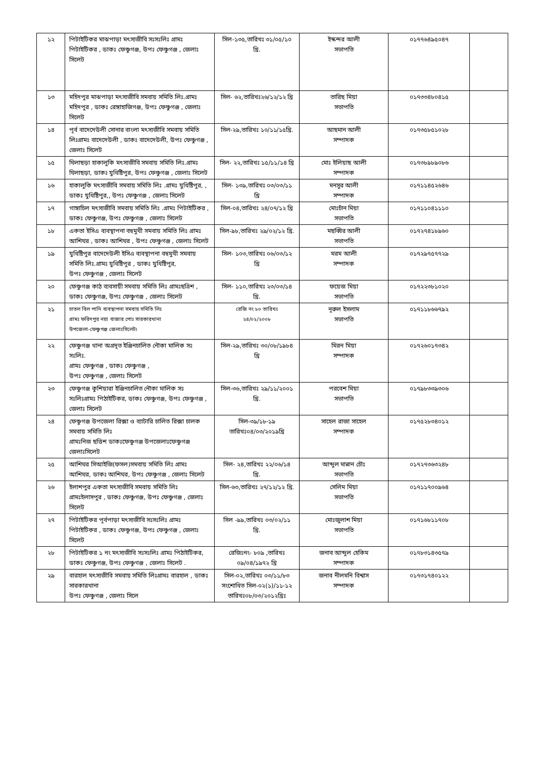| ১২ | পিটাইটিকর মাঝপাড়া মৎস্যজীবি সঃসঃলিঃ গ্রামঃ পিটাইটিকর , ডাকঃ ফেঞ্চুগঞ্জ, উপঃ ফেঞ্চুগঞ্জ , জেলাঃ সিলেট | সিল-১৩৫,তারিখঃ ৩১/০৫/১০ খ্রি. | ইস্কন্দর আলী সভাপতি | ০১৭৭৬৪৯৫০৪৭ | |
| ১৩ | মহিদপুর মাঝপাড়া মৎস্যজীবি সমবায় সমিতি লিঃ.গ্রামঃ মহিদপুর , ডাকঃ রেঙ্গাহাজিগঞ্জ, উপঃ ফেঞ্চুগঞ্জ , জেলাঃ সিলেট | সিল- ৬২,তারিখঃ২৬/১২/১২ খ্রি | তারিছ মিয়া সভাপতি | ০১৭৩৩৪৮০৪১৫ | |
| ১৪ | পূর্ব বাদেদেউলী সোনার বাংলা মৎস্যজীবি সমবায় সমিতি লিঃগ্রামঃ বাদেদেউলী , ডাকঃ বাদেদেউলী, উপঃ ফেঞ্চুগঞ্জ , জেলাঃ সিলেট | সিল-২৯,তারিখঃ ১০/১১/১৫খ্রি. | আছমান আলী সম্পাদক | ০১৭৩৫৮৫১০২৮ | |
| ১৫ | ঘিলাছড়া হাকালুকি মৎস্যজীবি সমবায় সমিতি লিঃ.গ্রামঃ ঘিলাছড়া, ডাকঃ যুধিষ্টিপুর, উপঃ ফেঞ্চুগঞ্জ , জেলাঃ সিলেট | সিল- ২২,তারিখঃ ১৫/১১/১৪ খ্রি | মোঃ ইলিয়াছ আলী সম্পাদক | ০১৭৩৮৯৮৯০৮৬ | |
| ১৬ | হাকালুকি মৎস্যজীবি সমবায় সমিতি লিঃ .গ্রামঃ যুধিষ্টিপুর, , ডাকঃ যুধিষ্টিপুর,, উপঃ ফেঞ্চুগঞ্জ , জেলাঃ সিলেট | সিল- ১৩৯,তারিখঃ ০৩/০৩/১১ খ্রি | মনসুর আলী সম্পাদক | ০১৭১১৪৫২৬৪৬ | |
| ১৭ | গাঙ্গাচিল মৎস্যজীবি সমবায় সমিতি লিঃ .গ্রামঃ পিটাইটিকর , ডাকঃ ফেঞ্চুগঞ্জ, উপঃ ফেঞ্চুগঞ্জ , জেলাঃ সিলেট | সিল-০৪,তারিখঃ ২৪/০৭/১২ খ্রি | মোঃচাঁন মিয়া সভাপতি | ০১৭১১০৪১১১০ | |
| ১৮ | একতা ইসিএ ব্যবস্থাপনা বহুমুখী সমবায় সমিতি লিঃ গ্রামঃ আশিঘর , ডাকঃ আশিঘর , উপঃ ফেঞ্চুগঞ্জ , জেলাঃ সিলেট | সিল-৯৮,তারিখঃ ২৯/০২/১২ খ্রি. | মছব্বির আলী সভাপতি | ০১৭২৭৪১৮৯৬০ | |
| ১৯ | যুধিষ্টিপুর বাদেদেউলী ইসিএ ব্যবস্থাপনা বহুমুখী সমবায় সমিতি লিঃ.গ্রামঃ যুধিষ্টিপুর , ডাকঃ যুধিষ্টিপুর, উপঃ ফেঞ্চুগঞ্জ , জেলাঃ সিলেট | সিল- ১০৩,তারিখঃ ০৬/০৩/১২ খ্রি | মরম আলী সম্পাদক | ০১৭২৯৭৫৭৭২৯ | |
| ২০ | ফেঞ্চুগঞ্জ কাঠ ব্যবসায়ী সমবায় সমিতি লিঃ গ্রামঃছত্রিশ , ডাকঃ ফেঞ্চুগঞ্জ, উপঃ ফেঞ্চুগঞ্জ , জেলাঃ সিলেট | সিল- ১১০,তারিখঃ ২৩/০৩/১৪ খ্রি. | ফয়েজ মিয়া সভাপতি | ০১৭২২৩৮১০২০ | |
| ২১ | চাতল বিল পানি ব্যবস্থাপনা সমবায় সমিতি লিঃ গ্রামঃ ফরিদপুর নয়া বাজার পোঃ সারকারখানা উপজেলা-ফেঞ্চুগঞ্জ জেলাঃসিলেট। | রেজি নং ৮০ তারিখঃ ২৪/০২/২০০৮ | নূরুল ইসলাম সভাপতি | ০১৭১১৮৬৬৭৯২ | |
| ২২ | ফেঞ্চুগঞ্জ থানা অগ্রদূত ইঞ্জিনচালিত নৌকা মালিক সঃ সঃলিঃ. গ্রামঃ ফেঞ্চুগঞ্জ , ডাকঃ ফেঞ্চুগঞ্জ , উপঃ ফেঞ্চুগঞ্জ , জেলাঃ সিলেট | সিল-২৯,তারিখঃ ৩০/০৮/১৯৮৪ খ্রি | মিরন মিয়া সম্পাদক | ০১৭২৬০১৭৩৪২ | |
| ২৩ | ফেঞ্চুগঞ্জ কুশিয়ারা ইঞ্জিনচালিত নৌকা মালিক সঃ সঃলিঃগ্রামঃ পিঠাইটিকর, ডাকঃ ফেঞ্চুগঞ্জ, উপঃ ফেঞ্চুগঞ্জ , জেলাঃ সিলেট | সিল-৩৬,তারিখঃ ২৯/১১/২০০১ খ্রি. | পরবেশ মিয়া সভাপতি | ০১৭৯৮৩৩৯৩০৬ | |
| ২৪ | ফেঞ্চুগঞ্জ উপজেলা রিক্সা ও ব্যাটারি চালিত রিক্সা চালক সমবায় সমিতি লিঃ গ্রামঃনিজ ছত্তিশ ডাকঃফেঞ্চুগঞ্জ উপজেলাঃফেঞ্চুগঞ্জ জেলাঃসিলেট | সিল-৩৯/১৮-১৯ তারিখঃ০৪/০৩/২০১৯খ্রি | সাহেল রাজা সাহেল সম্পাদক | ০১৭৫২৮৩৪০১২ | |
| ২৫ | আশিঘর সিআইজি(ফসল)সমবায় সমিতি লিঃ গ্রামঃ আশিঘর, ডাকঃ আশিঘর, উপঃ ফেঞ্চুগঞ্জ , জেলাঃ সিলেট | সিল- ২৪,তারিখঃ ২২/০৬/১৪ খ্রি. | আব্দুল মান্নান চৌঃ সভাপতি | ০১৭২৭৩৬৩২৪৮ | |
| ২৬ | ইলাশপুর একতা মৎস্যজীবি সমবায় সমিতি লিঃ গ্রামঃইলাসপুর , ডাকঃ ফেঞ্চুগঞ্জ, উপঃ ফেঞ্চুগঞ্জ , জেলাঃ সিলেট | সিল-৬৩,তারিখঃ ২৭/১২/১২ খ্রি. | সেলিম মিয়া সভাপতি | ০১৭১১৭০০৯৬৪ | |
| ২৭ | পিটাইটিকর পূর্বপাড়া মৎস্যজীবি সঃসঃলিঃ গ্রামঃ পিটাইটিকর , ডাকঃ ফেঞ্চুগঞ্জ, উপঃ ফেঞ্চুগঞ্জ , জেলাঃ সিলেট | সিল -৯৯,তারিখঃ ০৩/০২/১১ খ্রি. | মোঃজুলাশ মিয়া সভাপতি | ০১৭১৬৮১১৭০৮ | |
| ২৮ | পিটাইটিকর ১ নং মৎস্যজীবি সঃসঃলিঃ গ্রামঃ পিঠাইটিকর, ডাকঃ ফেঞ্চুগঞ্জ, উপঃ ফেঞ্চুগঞ্জ , জেলাঃ সিলেট . | রেজিঃনং- ৮০৯ ,তারিখঃ ০৯/০৪/১৯৭২ খ্রি | জনাব আব্দুল হেকিম সম্পাদক | ০১৭৮৩১৪৩৫৭৯ | |
| ২৯ | বারহাল মৎস্যজীবি সমবায় সমিতি লিঃগ্রামঃ বারহাল , ডাকঃ সারকারখানা উপঃ ফেঞ্চুগঞ্জ , জেলাঃ সিলে | সিল-০২,তারিখঃ ০৩/১১/৮৩ সংশোধিত সিল-০২(১)/১১-১২ তারিখঃ০৮/০৩/২০১২খ্রিঃ | জনাব নীলমনি বিশ্বাস সম্পাদক | ০১৭৩১৭৪০১২২ | |